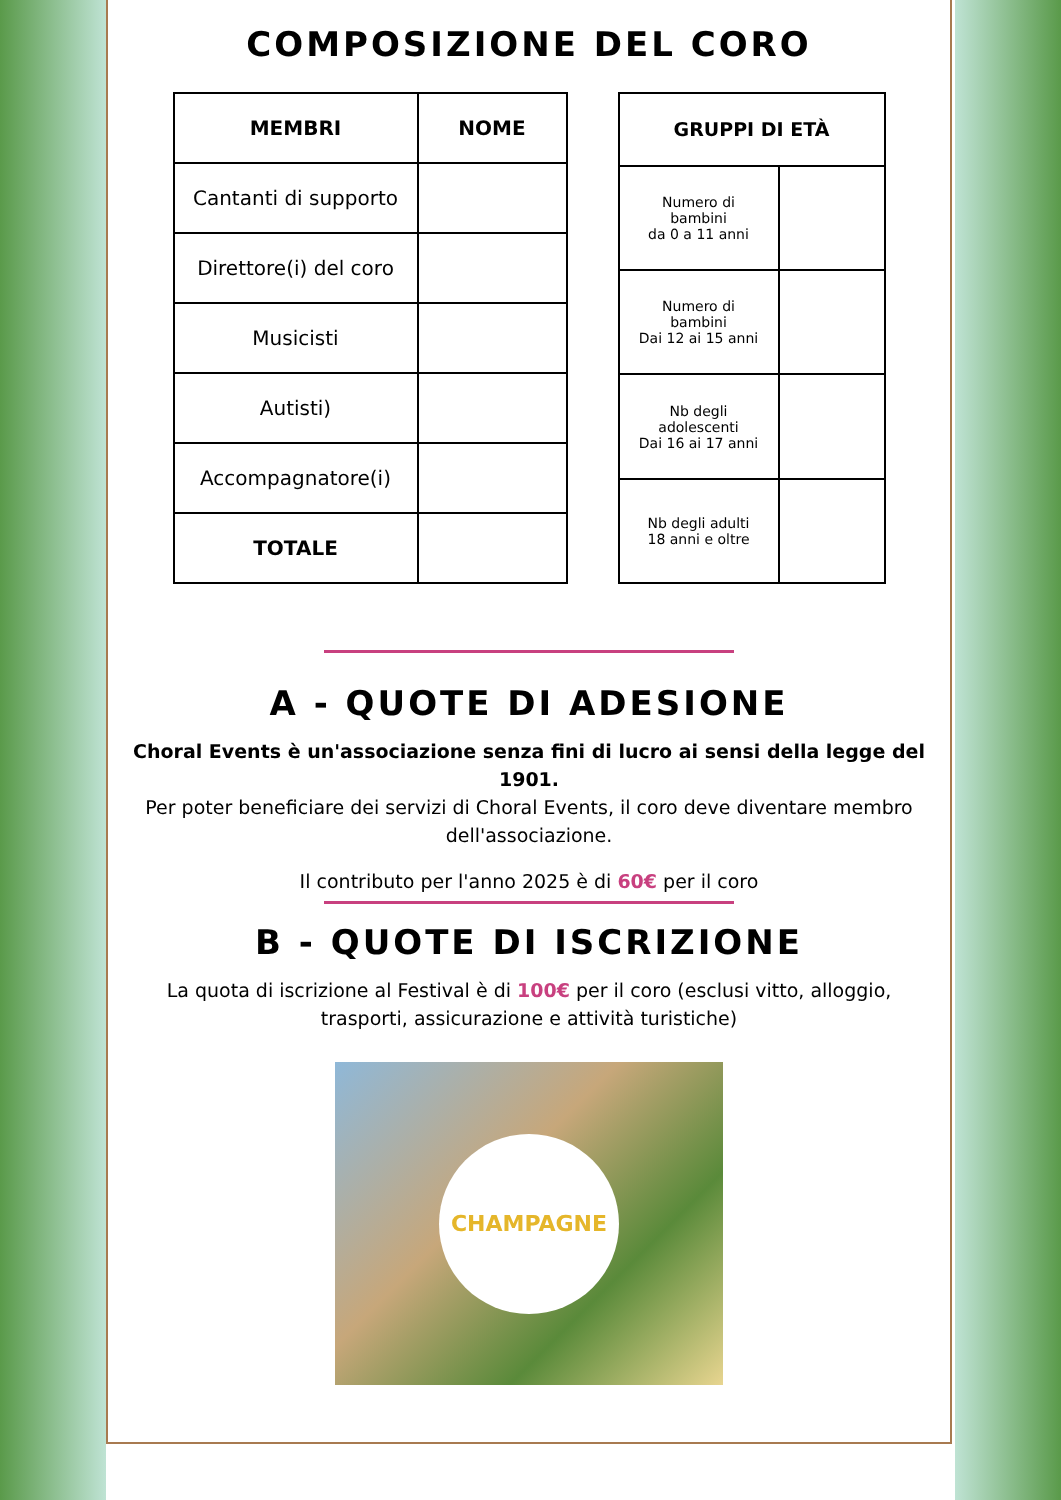COMPOSIZIONE DEL CORO
| MEMBRI | NOME |
| --- | --- |
| Cantanti di supporto | |
| Direttore(i) del coro | |
| Musicisti | |
| Autisti) | |
| Accompagnatore(i) | |
| TOTALE | |
| GRUPPI DI ETÀ | |
| --- | --- |
| Numero di bambini da 0 a 11 anni | |
| Numero di bambini Dai 12 ai 15 anni | |
| Nb degli adolescenti Dai 16 ai 17 anni | |
| Nb degli adulti 18 anni e oltre | |
A - QUOTE DI ADESIONE
Choral Events è un'associazione senza fini di lucro ai sensi della legge del 1901.
Per poter beneficiare dei servizi di Choral Events, il coro deve diventare membro dell'associazione.
Il contributo per l'anno 2025 è di 60€ per il coro
B - QUOTE DI ISCRIZIONE
La quota di iscrizione al Festival è di 100€ per il coro (esclusi vitto, alloggio, trasporti, assicurazione e attività turistiche)
CHAMPAGNE